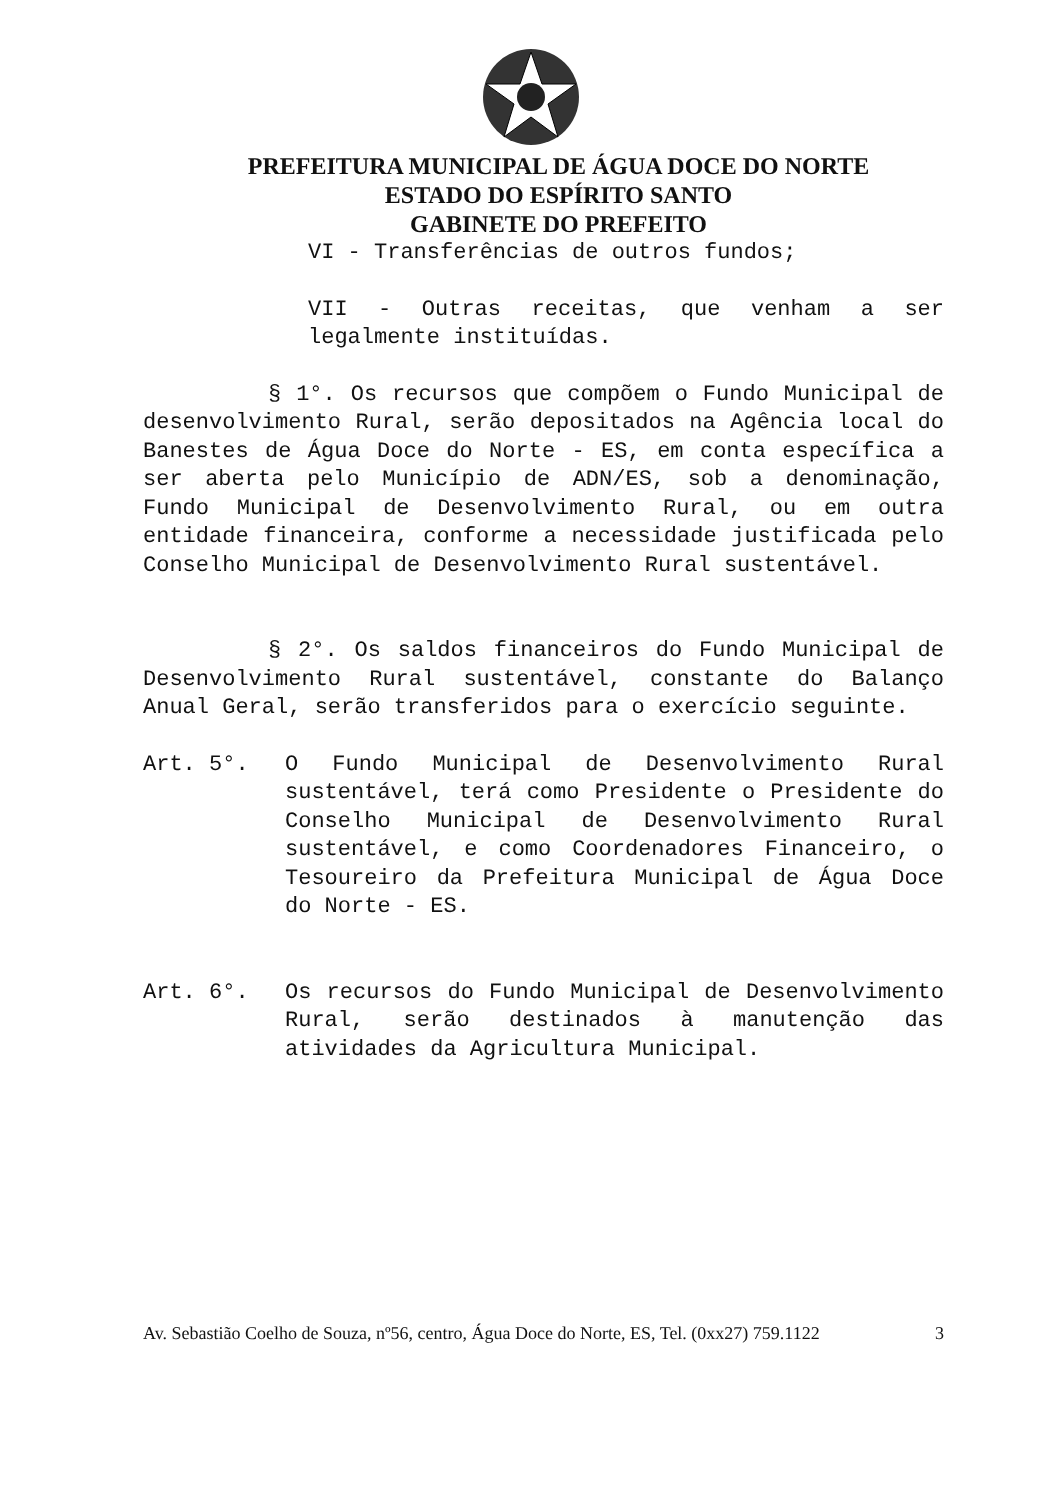PREFEITURA MUNICIPAL DE ÁGUA DOCE DO NORTE
ESTADO DO ESPÍRITO SANTO
GABINETE DO PREFEITO
VI - Transferências de outros fundos;
VII - Outras receitas, que venham a ser legalmente instituídas.
§ 1°. Os recursos que compõem o Fundo Municipal de desenvolvimento Rural, serão depositados na Agência local do Banestes de Água Doce do Norte - ES, em conta específica a ser aberta pelo Município de ADN/ES, sob a denominação, Fundo Municipal de Desenvolvimento Rural, ou em outra entidade financeira, conforme a necessidade justificada pelo Conselho Municipal de Desenvolvimento Rural sustentável.
§ 2°. Os saldos financeiros do Fundo Municipal de Desenvolvimento Rural sustentável, constante do Balanço Anual Geral, serão transferidos para o exercício seguinte.
Art. 5°. O Fundo Municipal de Desenvolvimento Rural sustentável, terá como Presidente o Presidente do Conselho Municipal de Desenvolvimento Rural sustentável, e como Coordenadores Financeiro, o Tesoureiro da Prefeitura Municipal de Água Doce do Norte - ES.
Art. 6°. Os recursos do Fundo Municipal de Desenvolvimento Rural, serão destinados à manutenção das atividades da Agricultura Municipal.
Av. Sebastião Coelho de Souza, nº56, centro, Água Doce do Norte, ES, Tel. (0xx27) 759.1122 3